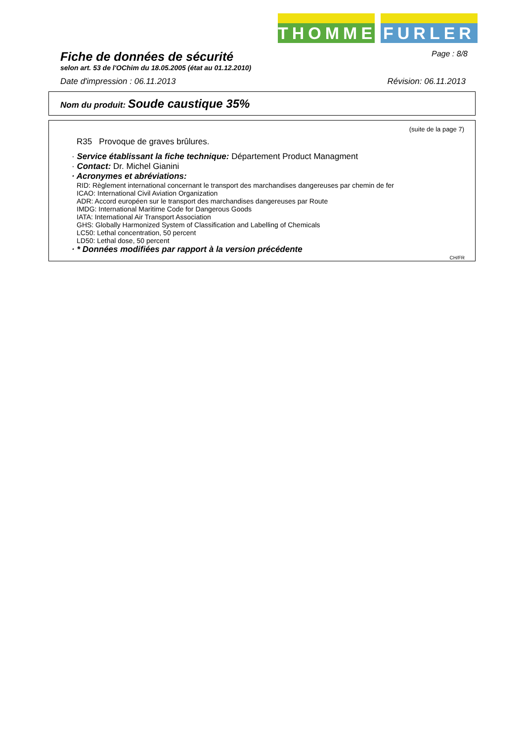THOMMEN
FURLER
Fiche de données de sécurité
Page : 8/8
selon art. 53 de l'OChim du 18.05.2005 (état au 01.12.2010)
Date d'impression : 06.11.2013 Révision: 06.11.2013
Nom du produit: Soude caustique 35%
(suite de la page 7)
R35 Provoque de graves brûlures.
· Service établissant la fiche technique: Département Product Managment
· Contact: Dr. Michel Gianini
· Acronymes et abréviations:
RID: Règlement international concernant le transport des marchandises dangereuses par chemin de fer
ICAO: International Civil Aviation Organization
ADR: Accord européen sur le transport des marchandises dangereuses par Route
IMDG: International Maritime Code for Dangerous Goods
IATA: International Air Transport Association
GHS: Globally Harmonized System of Classification and Labelling of Chemicals
LC50: Lethal concentration, 50 percent
LD50: Lethal dose, 50 percent
· * Données modifiées par rapport à la version précédente
CH/FR